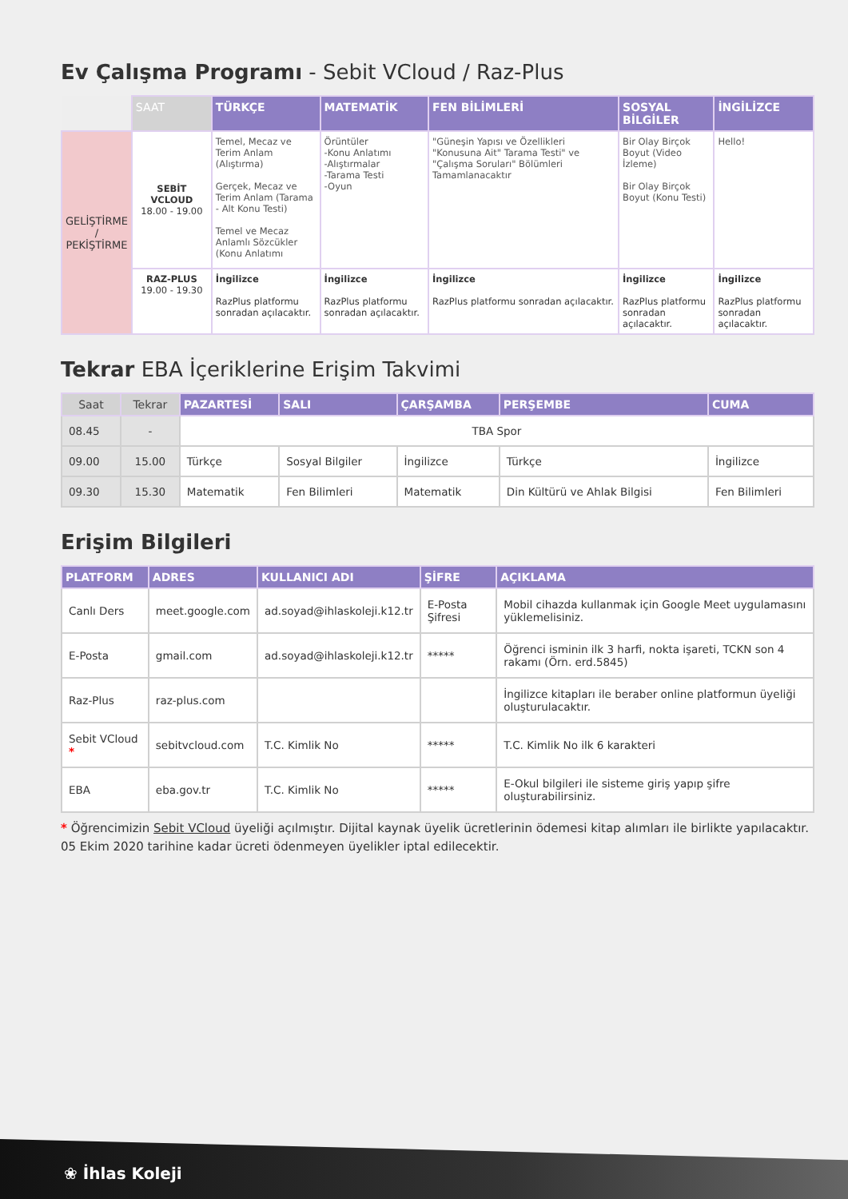Ev Çalışma Programı - Sebit VCloud / Raz-Plus
| | SAAT | TÜRKÇE | MATEMATİK | FEN BİLİMLERİ | SOSYAL BİLGİLER | İNGİLİZCE |
| --- | --- | --- | --- | --- | --- | --- |
| GELİŞTİRME / PEKİŞTİRME | SEBİT VCLOUD 18.00 - 19.00 | Temel, Mecaz ve Terim Anlam (Alıştırma) Gerçek, Mecaz ve Terim Anlam (Tarama - Alt Konu Testi) Temel ve Mecaz Anlamlı Sözcükler (Konu Anlatımı | Örüntüler -Konu Anlatımı -Alıştırmalar -Tarama Testi -Oyun | "Güneşin Yapısı ve Özellikleri "Konusuna Ait" Tarama Testi" ve "Çalışma Soruları" Bölümleri Tamamlanacaktır | Bir Olay Birçok Boyut (Video İzleme) Bir Olay Birçok Boyut (Konu Testi) | Hello! |
| | RAZ-PLUS 19.00 - 19.30 | İngilizce RazPlus platformu sonradan açılacaktır. | İngilizce RazPlus platformu sonradan açılacaktır. | İngilizce RazPlus platformu sonradan açılacaktır. | İngilizce RazPlus platformu sonradan açılacaktır. | İngilizce RazPlus platformu sonradan açılacaktır. |
Tekrar EBA İçeriklerine Erişim Takvimi
| Saat | Tekrar | PAZARTESİ | SALI | ÇARŞAMBA | PERŞEMBE | CUMA |
| --- | --- | --- | --- | --- | --- | --- |
| 08.45 | - | TBA Spor | | | | |
| 09.00 | 15.00 | Türkçe | Sosyal Bilgiler | İngilizce | Türkçe | İngilizce |
| 09.30 | 15.30 | Matematik | Fen Bilimleri | Matematik | Din Kültürü ve Ahlak Bilgisi | Fen Bilimleri |
Erişim Bilgileri
| PLATFORM | ADRES | KULLANICI ADI | ŞİFRE | AÇIKLAMA |
| --- | --- | --- | --- | --- |
| Canlı Ders | meet.google.com | ad.soyad@ihlaskoleji.k12.tr | E-Posta Şifresi | Mobil cihazda kullanmak için Google Meet uygulamasını yüklemelisiniz. |
| E-Posta | gmail.com | ad.soyad@ihlaskoleji.k12.tr | ***** | Öğrenci isminin ilk 3 harfi, nokta işareti, TCKN son 4 rakamı (Örn. erd.5845) |
| Raz-Plus | raz-plus.com | | | İngilizce kitapları ile beraber online platformun üyeliği oluşturulacaktır. |
| Sebit VCloud * | sebitvcloud.com | T.C. Kimlik No | ***** | T.C. Kimlik No ilk 6 karakteri |
| EBA | eba.gov.tr | T.C. Kimlik No | ***** | E-Okul bilgileri ile sisteme giriş yapıp şifre oluşturabilirsiniz. |
* Öğrencimizin Sebit VCloud üyeliği açılmıştır. Dijital kaynak üyelik ücretlerinin ödemesi kitap alımları ile birlikte yapılacaktır. 05 Ekim 2020 tarihine kadar ücreti ödenmeyen üyelikler iptal edilecektir.
❀ İhlas Koleji